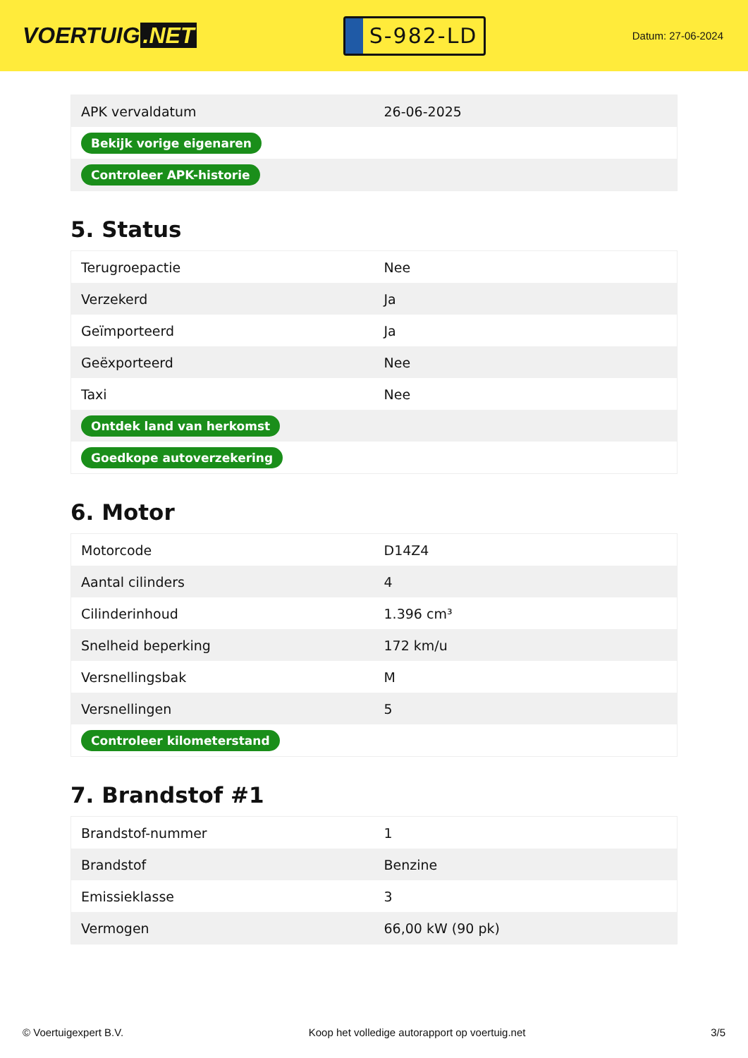VOERTUIG.NET
S-982-LD
Datum: 27-06-2024
| APK vervaldatum | 26-06-2025 |
| Bekijk vorige eigenaren | |
| Controleer APK-historie | |
5. Status
| Terugroepactie | Nee |
| Verzekerd | Ja |
| Geïmporteerd | Ja |
| Geëxporteerd | Nee |
| Taxi | Nee |
| Ontdek land van herkomst | |
| Goedkope autoverzekering | |
6. Motor
| Motorcode | D14Z4 |
| Aantal cilinders | 4 |
| Cilinderinhoud | 1.396 cm³ |
| Snelheid beperking | 172 km/u |
| Versnellingsbak | M |
| Versnellingen | 5 |
| Controleer kilometerstand | |
7. Brandstof #1
| Brandstof-nummer | 1 |
| Brandstof | Benzine |
| Emissieklasse | 3 |
| Vermogen | 66,00 kW (90 pk) |
© Voertuigexpert B.V. Koop het volledige autorapport op voertuig.net 3/5